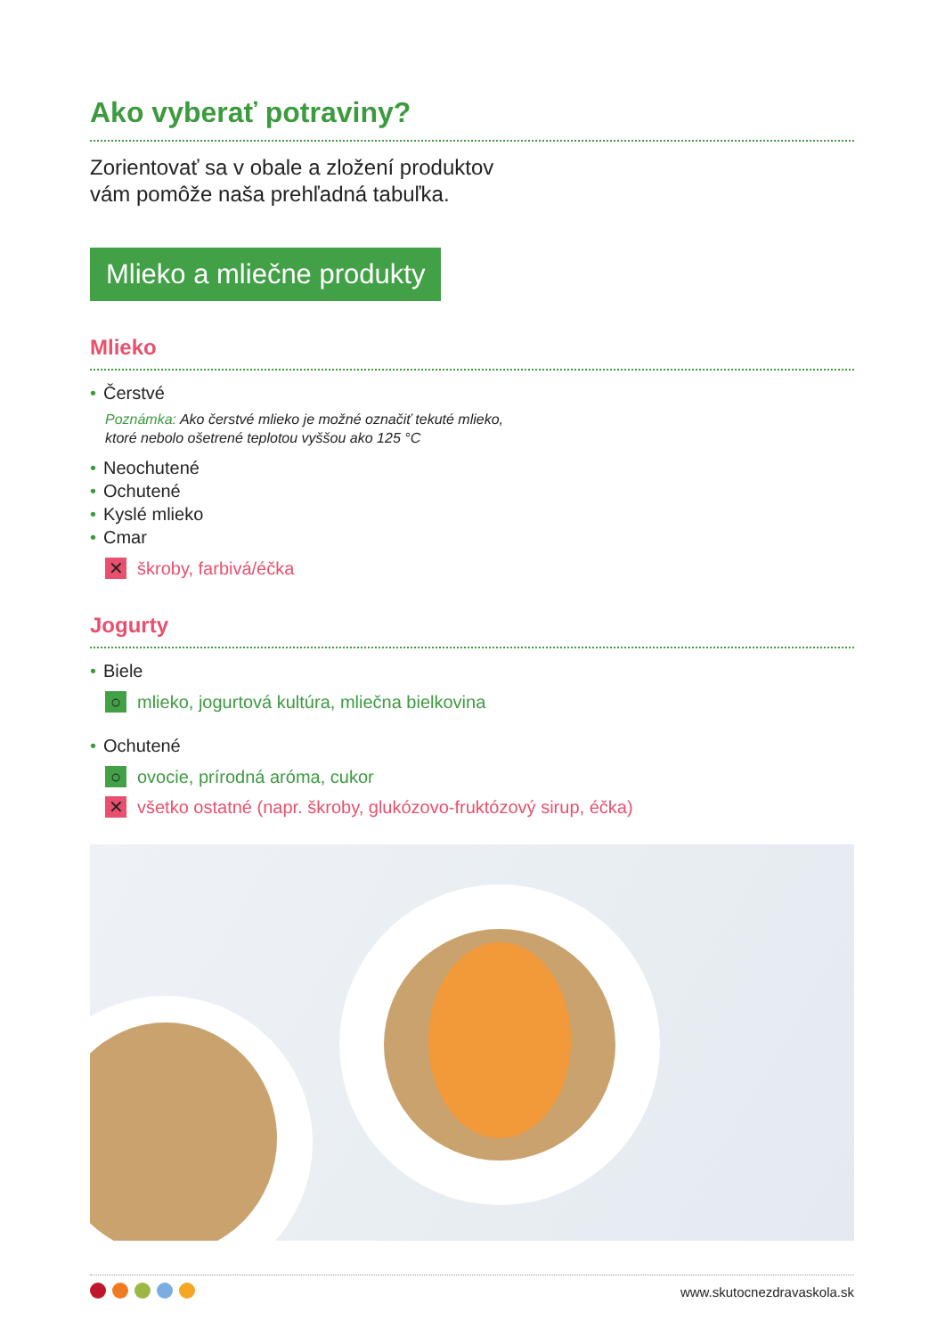Ako vyberať potraviny?
Zorientovať sa v obale a zložení produktov
vám pomôže naša prehľadná tabuľka.
Mlieko a mliečne produkty
Mlieko
• Čerstvé
Poznámka: Ako čerstvé mlieko je možné označiť tekuté mlieko,
ktoré nebolo ošetrené teplotou vyššou ako 125 °C
• Neochutené
• Ochutené
• Kyslé mlieko
• Cmar
✕ škroby, farbivá/éčka
Jogurty
• Biele
○ mlieko, jogurtová kultúra, mliečna bielkovina
• Ochutené
○ ovocie, prírodná aróma, cukor
✕ všetko ostatné (napr. škroby, glukózovo-fruktózový sirup, éčka)
www.skutocnezdravaskola.sk